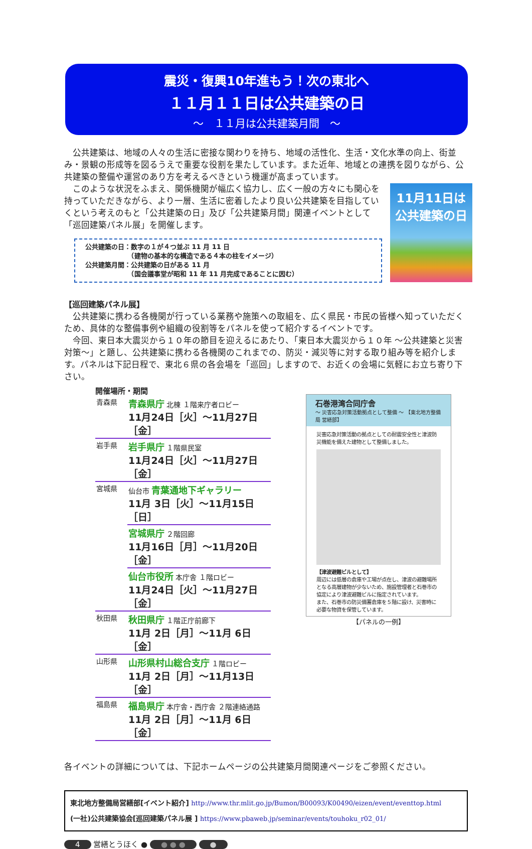震災・復興10年進もう！次の東北へ
１１月１１日は公共建築の日
～　１１月は公共建築月間　～
公共建築は、地域の人々の生活に密接な関わりを持ち、地域の活性化、生活・文化水準の向上、街並み・景観の形成等を図るうえで重要な役割を果たしています。また近年、地域との連携を図りながら、公共建築の整備や運営のあり方を考えるべきという機運が高まっています。
このような状況をふまえ、関係機関が幅広く協力し、広く一般の方々にも関心を持っていただきながら、より一層、生活に密着したより良い公共建築を目指していくという考えのもと「公共建築の日」及び「公共建築月間」関連イベントとして「巡回建築パネル展」を開催します。
公共建築の日：数字の１が４つ並ぶ 11 月 11 日
　　　　　　　（建物の基本的な構造である４本の柱をイメージ）
公共建築月間：公共建築の日がある 11 月
　　　　　　　（国会議事堂が昭和 11 年 11 月完成であることに因む）
11月11日は
公共建築の日
【巡回建築パネル展】
公共建築に携わる各機関が行っている業務や施策への取組を、広く県民・市民の皆様へ知っていただくため、具体的な整備事例や組織の役割等をパネルを使って紹介するイベントです。
今回、東日本大震災から１０年の節目を迎えるにあたり、「東日本大震災から１０年 ～公共建築と災害対策～」と題し、公共建築に携わる各機関のこれまでの、防災・減災等に対する取り組み等を紹介します。パネルは下記日程で、東北６県の各会場を「巡回」しますので、お近くの会場に気軽にお立ち寄り下さい。
開催場所・期間
| 青森県 | 青森県庁 北棟 １階来庁者ロビー 11月24日［火］～11月27日［金］ |
| 岩手県 | 岩手県庁 １階県民室 11月24日［火］～11月27日［金］ |
| 宮城県 | 仙台市 青葉通地下ギャラリー 11月 3日［火］～11月15日［日］ |
| | 宮城県庁 ２階回廊 11月16日［月］～11月20日［金］ |
| | 仙台市役所 本庁舎 １階ロビー 11月24日［火］～11月27日［金］ |
| 秋田県 | 秋田県庁 １階正庁前廊下 11月 2日［月］～11月 6日［金］ |
| 山形県 | 山形県村山総合支庁 １階ロビー 11月 2日［月］～11月13日［金］ |
| 福島県 | 福島県庁 本庁舎・西庁舎 ２階連絡通路 11月 2日［月］～11月 6日［金］ |
石巻港湾合同庁舎
～ 災害応急対策活動拠点として整備 ～ 【東北地方整備局 営繕部】
災害応急対策活動の拠点としての耐震安全性と津波防災機能を備えた建物として整備しました。
【津波避難ビルとして】
周辺には低層の倉庫や工場が点在し、津波の避難場所となる高層建物が少ないため、施設管理者と石巻市の協定により津波避難ビルに指定されています。
また、石巻市の防災備蓄倉庫を５階に設け、災害時に必要な物資を保管しています。
【パネルの一例】
各イベントの詳細については、下記ホームページの公共建築月間関連ページをご参照ください。
東北地方整備局営繕部[イベント紹介] http://www.thr.mlit.go.jp/Bumon/B00093/K00490/eizen/event/eventtop.html
(一社)公共建築協会[巡回建築パネル展 ] https://www.pbaweb.jp/seminar/events/touhoku_r02_01/
4 営繕とうほく ● ● ● ● ●